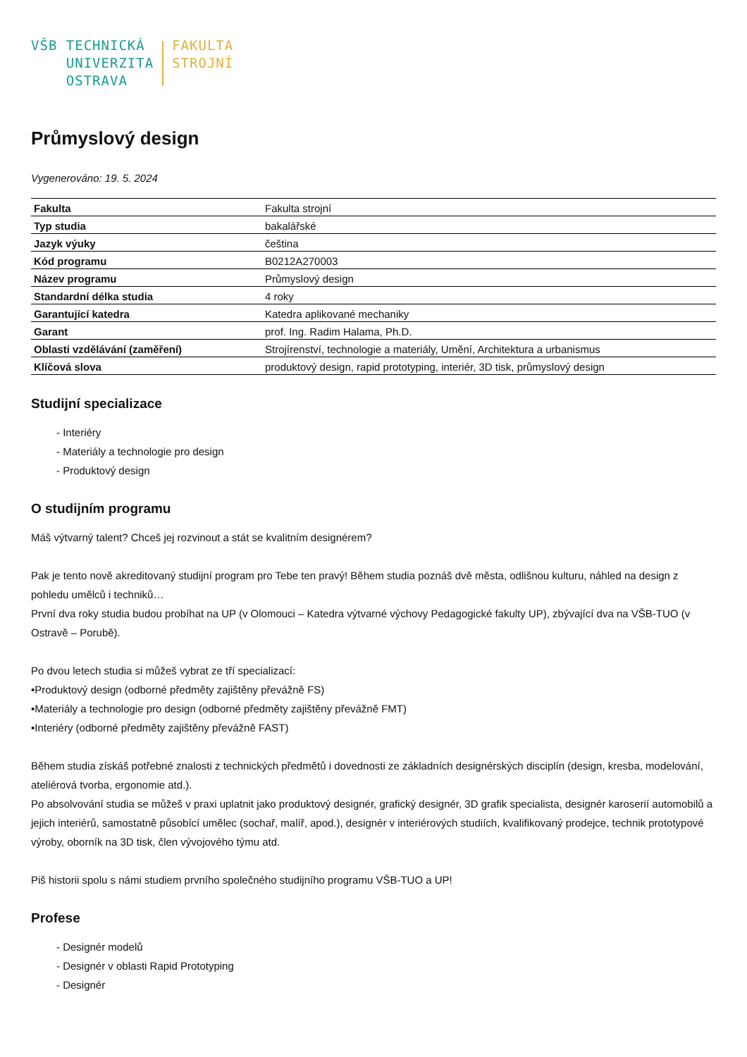VŠB TECHNICKÁ
UNIVERZITA
OSTRAVA
FAKULTA
STROJNÍ
Průmyslový design
Vygenerováno: 19. 5. 2024
| Fakulta | Fakulta strojní |
| Typ studia | bakalářské |
| Jazyk výuky | čeština |
| Kód programu | B0212A270003 |
| Název programu | Průmyslový design |
| Standardní délka studia | 4 roky |
| Garantující katedra | Katedra aplikované mechaniky |
| Garant | prof. Ing. Radim Halama, Ph.D. |
| Oblasti vzdělávání (zaměření) | Strojírenství, technologie a materiály, Umění, Architektura a urbanismus |
| Klíčová slova | produktový design, rapid prototyping, interiér, 3D tisk, průmyslový design |
Studijní specializace
- Interiéry
- Materiály a technologie pro design
- Produktový design
O studijním programu
Máš výtvarný talent? Chceš jej rozvinout a stát se kvalitním designérem?
Pak je tento nově akreditovaný studijní program pro Tebe ten pravý! Během studia poznáš dvě města, odlišnou kulturu, náhled na design z pohledu umělců i techniků…
První dva roky studia budou probíhat na UP (v Olomouci – Katedra výtvarné výchovy Pedagogické fakulty UP), zbývající dva na VŠB-TUO (v Ostravě – Porubě).
Po dvou letech studia si můžeš vybrat ze tří specializací:
•Produktový design (odborné předměty zajištěny převážně FS)
•Materiály a technologie pro design (odborné předměty zajištěny převážně FMT)
•Interiéry (odborné předměty zajištěny převážně FAST)
Během studia získáš potřebné znalosti z technických předmětů i dovednosti ze základních designérských disciplín (design, kresba, modelování, ateliérová tvorba, ergonomie atd.).
Po absolvování studia se můžeš v praxi uplatnit jako produktový designér, grafický designér, 3D grafik specialista, designér karoserií automobilů a jejich interiérů, samostatně působící umělec (sochař, malíř, apod.), designér v interiérových studiích, kvalifikovaný prodejce, technik prototypové výroby, oborník na 3D tisk, člen vývojového týmu atd.
Piš historii spolu s námi studiem prvního společného studijního programu VŠB-TUO a UP!
Profese
- Designér modelů
- Designér v oblasti Rapid Prototyping
- Designér